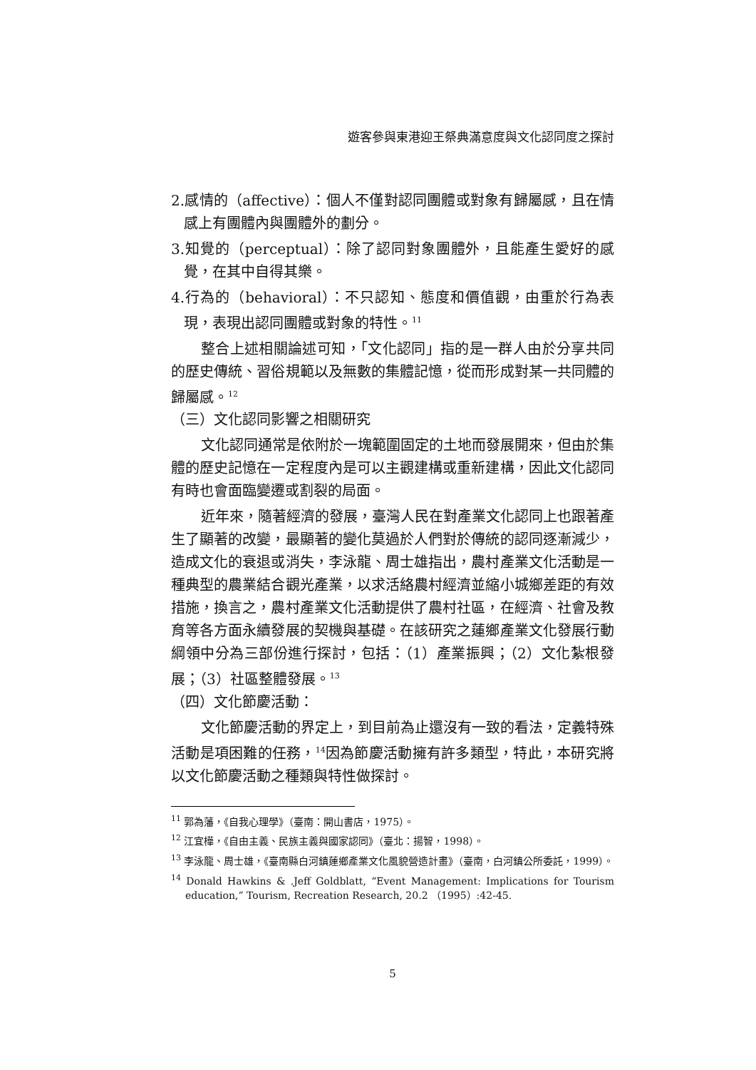遊客參與東港迎王祭典滿意度與文化認同度之探討
2.感情的（affective）：個人不僅對認同團體或對象有歸屬感，且在情感上有團體內與團體外的劃分。
3.知覺的（perceptual）：除了認同對象團體外，且能產生愛好的感覺，在其中自得其樂。
4.行為的（behavioral）：不只認知、態度和價值觀，由重於行為表現，表現出認同團體或對象的特性。<sup>11</sup>
整合上述相關論述可知，「文化認同」指的是一群人由於分享共同的歷史傳統、習俗規範以及無數的集體記憶，從而形成對某一共同體的歸屬感。<sup>12</sup>
（三）文化認同影響之相關研究
文化認同通常是依附於一塊範圍固定的土地而發展開來，但由於集體的歷史記憶在一定程度內是可以主觀建構或重新建構，因此文化認同有時也會面臨變遷或割裂的局面。
近年來，隨著經濟的發展，臺灣人民在對產業文化認同上也跟著產生了顯著的改變，最顯著的變化莫過於人們對於傳統的認同逐漸減少，造成文化的衰退或消失，李泳龍、周士雄指出，農村產業文化活動是一種典型的農業結合觀光產業，以求活絡農村經濟並縮小城鄉差距的有效措施，換言之，農村產業文化活動提供了農村社區，在經濟、社會及教育等各方面永續發展的契機與基礎。在該研究之蓮鄉產業文化發展行動綱領中分為三部份進行探討，包括：（1）產業振興；（2）文化紮根發展；（3）社區整體發展。<sup>13</sup>
（四）文化節慶活動：
文化節慶活動的界定上，到目前為止還沒有一致的看法，定義特殊活動是項困難的任務，<sup>14</sup>因為節慶活動擁有許多類型，特此，本研究將以文化節慶活動之種類與特性做探討。
<sup>11</sup> 郭為藩，《自我心理學》（臺南：開山書店，1975）。
<sup>12</sup> 江宜樺，《自由主義、民族主義與國家認同》（臺北：揚智，1998）。
<sup>13</sup> 李泳龍、周士雄，《臺南縣白河鎮蓮鄉產業文化風貌營造計畫》（臺南，白河鎮公所委託，1999）。
<sup>14</sup> Donald Hawkins & .Jeff Goldblatt, “Event Management: Implications for Tourism education,” Tourism, Recreation Research, 20.2 （1995）:42-45.
5